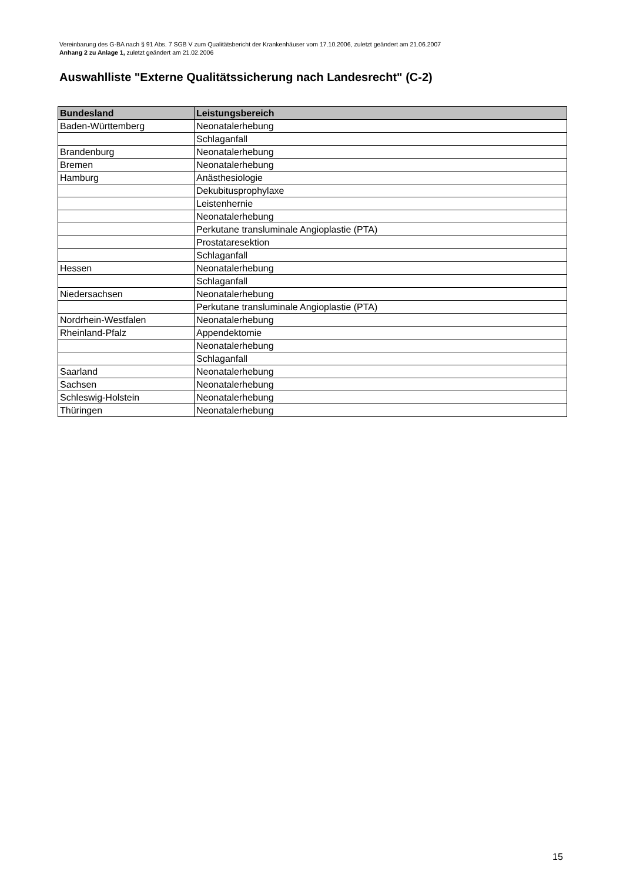Vereinbarung des G-BA nach § 91 Abs. 7 SGB V zum Qualitätsbericht der Krankenhäuser vom 17.10.2006, zuletzt geändert am 21.06.2007
Anhang 2 zu Anlage 1, zuletzt geändert am 21.02.2006
Auswahlliste "Externe Qualitätssicherung nach Landesrecht" (C-2)
| Bundesland | Leistungsbereich |
| --- | --- |
| Baden-Württemberg | Neonatalerhebung |
| | Schlaganfall |
| Brandenburg | Neonatalerhebung |
| Bremen | Neonatalerhebung |
| Hamburg | Anästhesiologie |
| | Dekubitusprophylaxe |
| | Leistenhernie |
| | Neonatalerhebung |
| | Perkutane transluminale Angioplastie (PTA) |
| | Prostataresektion |
| | Schlaganfall |
| Hessen | Neonatalerhebung |
| | Schlaganfall |
| Niedersachsen | Neonatalerhebung |
| | Perkutane transluminale Angioplastie (PTA) |
| Nordrhein-Westfalen | Neonatalerhebung |
| Rheinland-Pfalz | Appendektomie |
| | Neonatalerhebung |
| | Schlaganfall |
| Saarland | Neonatalerhebung |
| Sachsen | Neonatalerhebung |
| Schleswig-Holstein | Neonatalerhebung |
| Thüringen | Neonatalerhebung |
15